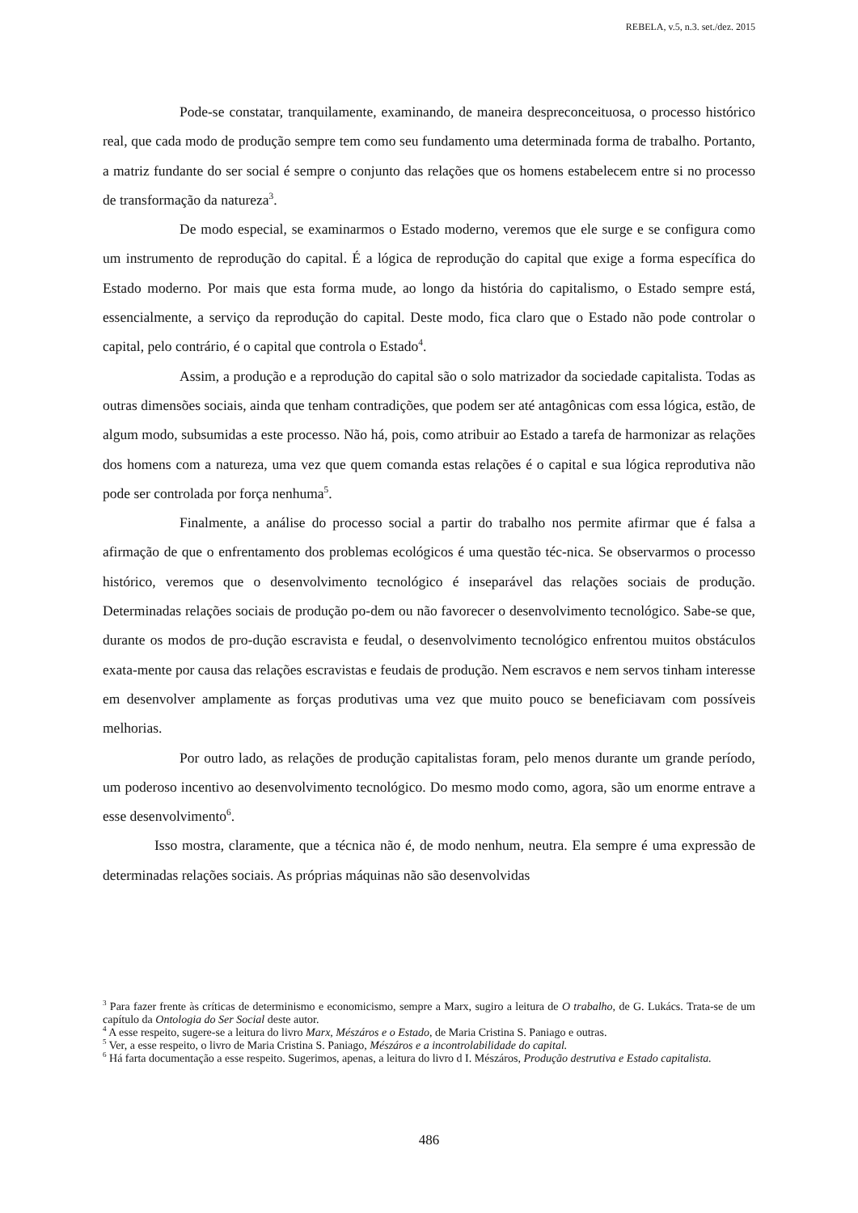REBELA, v.5, n.3. set./dez. 2015
Pode-se constatar, tranquilamente, examinando, de maneira despreconceituosa, o processo histórico real, que cada modo de produção sempre tem como seu fundamento uma determinada forma de trabalho. Portanto, a matriz fundante do ser social é sempre o conjunto das relações que os homens estabelecem entre si no processo de transformação da natureza<sup>3</sup>.
De modo especial, se examinarmos o Estado moderno, veremos que ele surge e se configura como um instrumento de reprodução do capital. É a lógica de reprodução do capital que exige a forma específica do Estado moderno. Por mais que esta forma mude, ao longo da história do capitalismo, o Estado sempre está, essencialmente, a serviço da reprodução do capital. Deste modo, fica claro que o Estado não pode controlar o capital, pelo contrário, é o capital que controla o Estado<sup>4</sup>.
Assim, a produção e a reprodução do capital são o solo matrizador da sociedade capitalista. Todas as outras dimensões sociais, ainda que tenham contradições, que podem ser até antagônicas com essa lógica, estão, de algum modo, subsumidas a este processo. Não há, pois, como atribuir ao Estado a tarefa de harmonizar as relações dos homens com a natureza, uma vez que quem comanda estas relações é o capital e sua lógica reprodutiva não pode ser controlada por força nenhuma<sup>5</sup>.
Finalmente, a análise do processo social a partir do trabalho nos permite afirmar que é falsa a afirmação de que o enfrentamento dos problemas ecológicos é uma questão téc-nica. Se observarmos o processo histórico, veremos que o desenvolvimento tecnológico é inseparável das relações sociais de produção. Determinadas relações sociais de produção po-dem ou não favorecer o desenvolvimento tecnológico. Sabe-se que, durante os modos de pro-dução escravista e feudal, o desenvolvimento tecnológico enfrentou muitos obstáculos exata-mente por causa das relações escravistas e feudais de produção. Nem escravos e nem servos tinham interesse em desenvolver amplamente as forças produtivas uma vez que muito pouco se beneficiavam com possíveis melhorias.
Por outro lado, as relações de produção capitalistas foram, pelo menos durante um grande período, um poderoso incentivo ao desenvolvimento tecnológico. Do mesmo modo como, agora, são um enorme entrave a esse desenvolvimento<sup>6</sup>.
Isso mostra, claramente, que a técnica não é, de modo nenhum, neutra. Ela sempre é uma expressão de determinadas relações sociais. As próprias máquinas não são desenvolvidas
<sup>3</sup> Para fazer frente às críticas de determinismo e economicismo, sempre a Marx, sugiro a leitura de O trabalho, de G. Lukács. Trata-se de um capítulo da Ontologia do Ser Social deste autor.
<sup>4</sup> A esse respeito, sugere-se a leitura do livro Marx, Mészáros e o Estado, de Maria Cristina S. Paniago e outras.
<sup>5</sup> Ver, a esse respeito, o livro de Maria Cristina S. Paniago, Mészáros e a incontrolabilidade do capital.
<sup>6</sup> Há farta documentação a esse respeito. Sugerimos, apenas, a leitura do livro d I. Mészáros, Produção destrutiva e Estado capitalista.
486